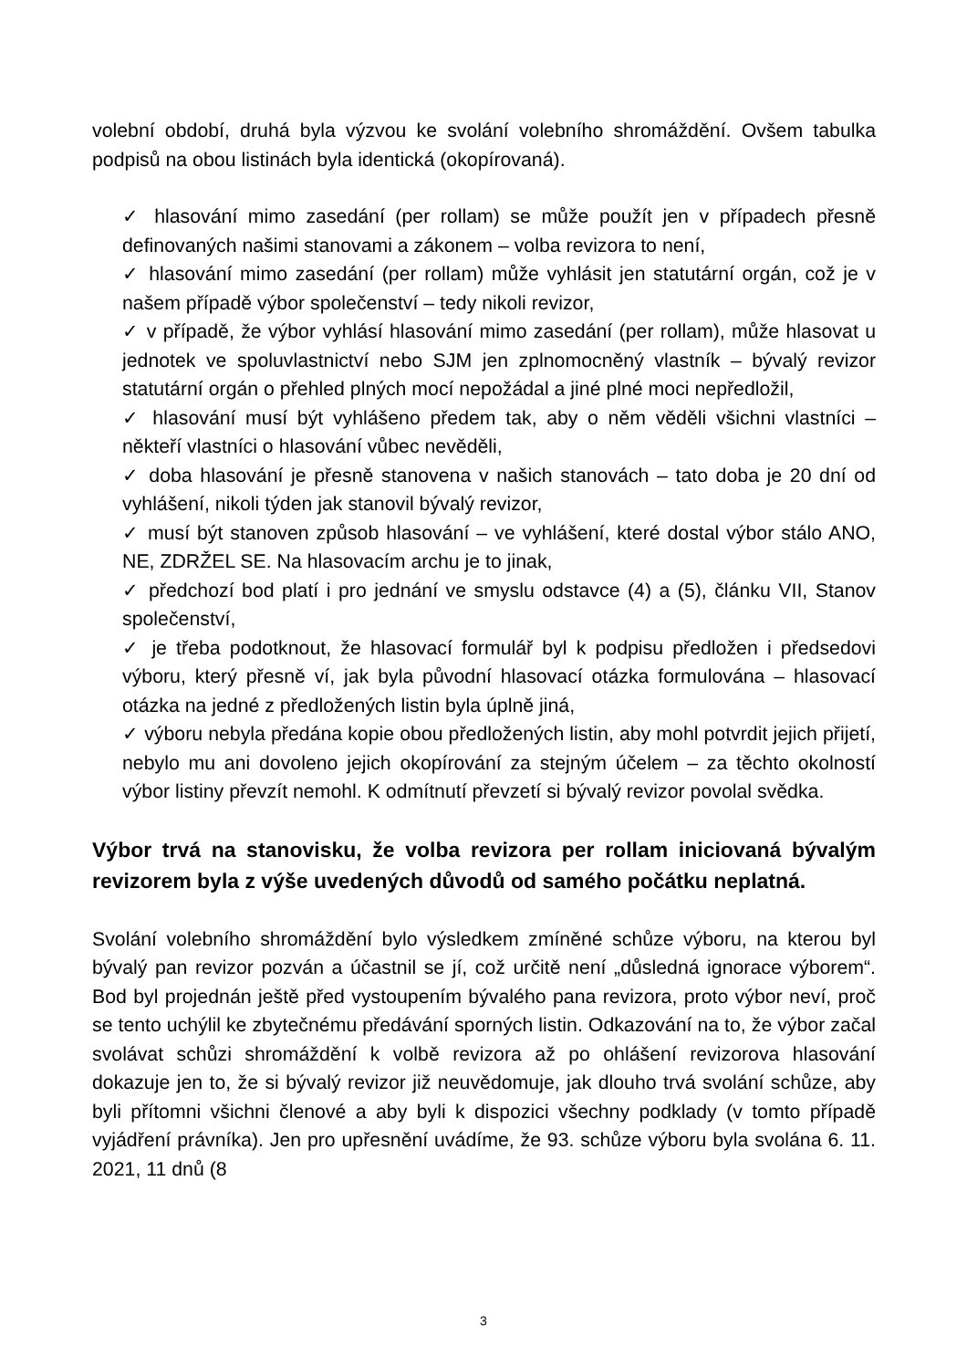volební období, druhá byla výzvou ke svolání volebního shromáždění. Ovšem tabulka podpisů na obou listinách byla identická (okopírovaná).
✓ hlasování mimo zasedání (per rollam) se může použít jen v případech přesně definovaných našimi stanovami a zákonem – volba revizora to není,
✓ hlasování mimo zasedání (per rollam) může vyhlásit jen statutární orgán, což je v našem případě výbor společenství – tedy nikoli revizor,
✓ v případě, že výbor vyhlásí hlasování mimo zasedání (per rollam), může hlasovat u jednotek ve spoluvlastnictví nebo SJM jen zplnomocněný vlastník – bývalý revizor statutární orgán o přehled plných mocí nepožádal a jiné plné moci nepředložil,
✓ hlasování musí být vyhlášeno předem tak, aby o něm věděli všichni vlastníci – někteří vlastníci o hlasování vůbec nevěděli,
✓ doba hlasování je přesně stanovena v našich stanovách – tato doba je 20 dní od vyhlášení, nikoli týden jak stanovil bývalý revizor,
✓ musí být stanoven způsob hlasování – ve vyhlášení, které dostal výbor stálo ANO, NE, ZDRŽEL SE. Na hlasovacím archu je to jinak,
✓ předchozí bod platí i pro jednání ve smyslu odstavce (4) a (5), článku VII, Stanov společenství,
✓ je třeba podotknout, že hlasovací formulář byl k podpisu předložen i předsedovi výboru, který přesně ví, jak byla původní hlasovací otázka formulována – hlasovací otázka na jedné z předložených listin byla úplně jiná,
✓ výboru nebyla předána kopie obou předložených listin, aby mohl potvrdit jejich přijetí, nebylo mu ani dovoleno jejich okopírování za stejným účelem – za těchto okolností výbor listiny převzít nemohl. K odmítnutí převzetí si bývalý revizor povolal svědka.
Výbor trvá na stanovisku, že volba revizora per rollam iniciovaná bývalým revizorem byla z výše uvedených důvodů od samého počátku neplatná.
Svolání volebního shromáždění bylo výsledkem zmíněné schůze výboru, na kterou byl bývalý pan revizor pozván a účastnil se jí, což určitě není „důsledná ignorace výborem“. Bod byl projednán ještě před vystoupením bývalého pana revizora, proto výbor neví, proč se tento uchýlil ke zbytečnému předávání sporných listin. Odkazování na to, že výbor začal svolávat schůzi shromáždění k volbě revizora až po ohlášení revizorova hlasování dokazuje jen to, že si bývalý revizor již neuvědomuje, jak dlouho trvá svolání schůze, aby byli přítomni všichni členové a aby byli k dispozici všechny podklady (v tomto případě vyjádření právníka). Jen pro upřesnění uvádíme, že 93. schůze výboru byla svolána 6. 11. 2021, 11 dnů (8
3